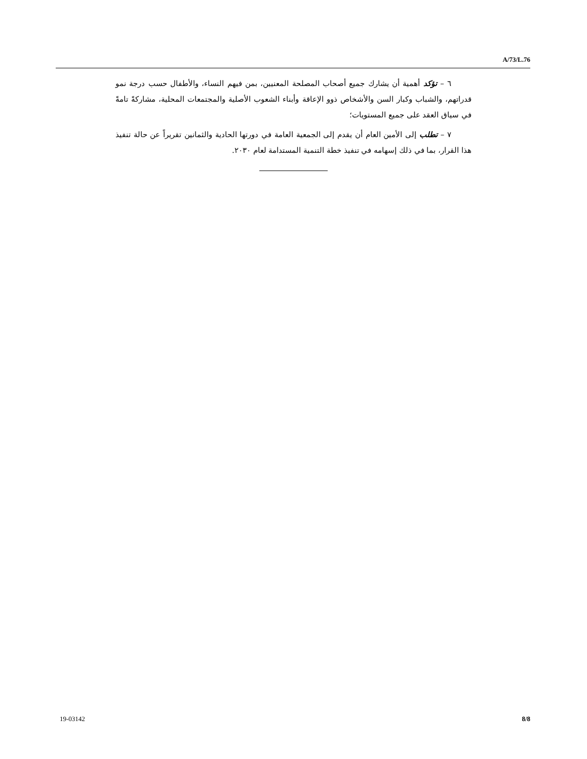A/73/L.76
٦ – تؤكد أهمية أن يشارك جميع أصحاب المصلحة المعنيين، بمن فيهم النساء، والأطفال حسب درجة نمو قدراتهم، والشباب وكبار السن والأشخاص ذوو الإعاقة وأبناء الشعوب الأصلية والمجتمعات المحلية، مشاركةً تامةً في سياق العقد على جميع المستويات؛
٧ – تطلب إلى الأمين العام أن يقدم إلى الجمعية العامة في دورتها الحادية والثمانين تقريراً عن حالة تنفيذ هذا القرار، بما في ذلك إسهامه في تنفيذ خطة التنمية المستدامة لعام ٢٠٣٠.
19-03142 8/8